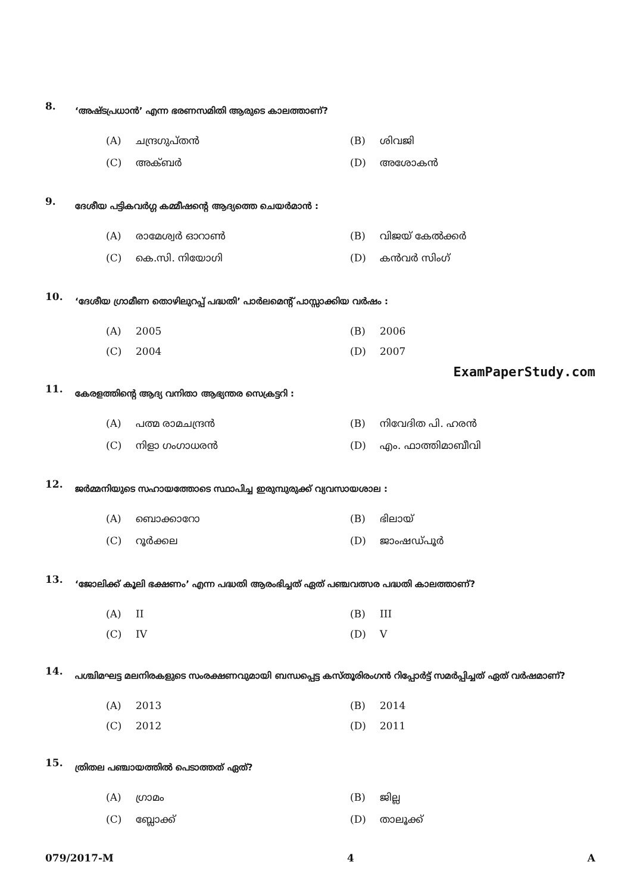8.
‘അഷ്ടപ്രധാൻ’ എന്ന ഭരണസമിതി ആരുടെ കാലത്താണ്?
(A) ചന്ദ്രഗുപ്തൻ
(B) ശിവജി
(C) അക്ബർ
(D) അശോകൻ
9.
ദേശീയ പട്ടികവർഗ്ഗ കമ്മീഷന്റെ ആദ്യത്തെ ചെയർമാൻ :
(A) രാമേശ്വർ ഓറാൺ
(B) വിജയ് കേൽക്കർ
(C) കെ.സി. നിയോഗി
(D) കൻവർ സിംഗ്
10.
‘ദേശീയ ഗ്രാമീണ തൊഴിലുറപ്പ് പദ്ധതി’ പാർലമെന്റ് പാസ്സാക്കിയ വർഷം :
(A) 2005
(B) 2006
(C) 2004
(D) 2007
ExamPaperStudy.com
11.
കേരളത്തിന്റെ ആദ്യ വനിതാ ആഭ്യന്തര സെക്രട്ടറി :
(A) പത്മ രാമചന്ദ്രൻ
(B) നിവേദിത പി. ഹരൻ
(C) നിളാ ഗംഗാധരൻ
(D) എം. ഫാത്തിമാബീവി
12.
ജർമ്മനിയുടെ സഹായത്തോടെ സ്ഥാപിച്ച ഇരുമ്പുരുക്ക് വ്യവസായശാല :
(A) ബൊക്കാറോ
(B) ഭിലായ്
(C) റൂർക്കല
(D) ജാംഷഡ്പൂർ
13.
‘ജോലിക്ക് കൂലി ഭക്ഷണം’ എന്ന പദ്ധതി ആരംഭിച്ചത് ഏത് പഞ്ചവത്സര പദ്ധതി കാലത്താണ്?
(A) II
(B) III
(C) IV
(D) V
14.
പശ്ചിമഘട്ട മലനിരകളുടെ സംരക്ഷണവുമായി ബന്ധപ്പെട്ട കസ്തൂരിരംഗൻ റിപ്പോർട്ട് സമർപ്പിച്ചത് ഏത് വർഷമാണ്?
(A) 2013
(B) 2014
(C) 2012
(D) 2011
15.
ത്രിതല പഞ്ചായത്തിൽ പെടാത്തത് ഏത്?
(A) ഗ്രാമം
(B) ജില്ല
(C) ബ്ലോക്ക്
(D) താലൂക്ക്
079/2017-M 4 A